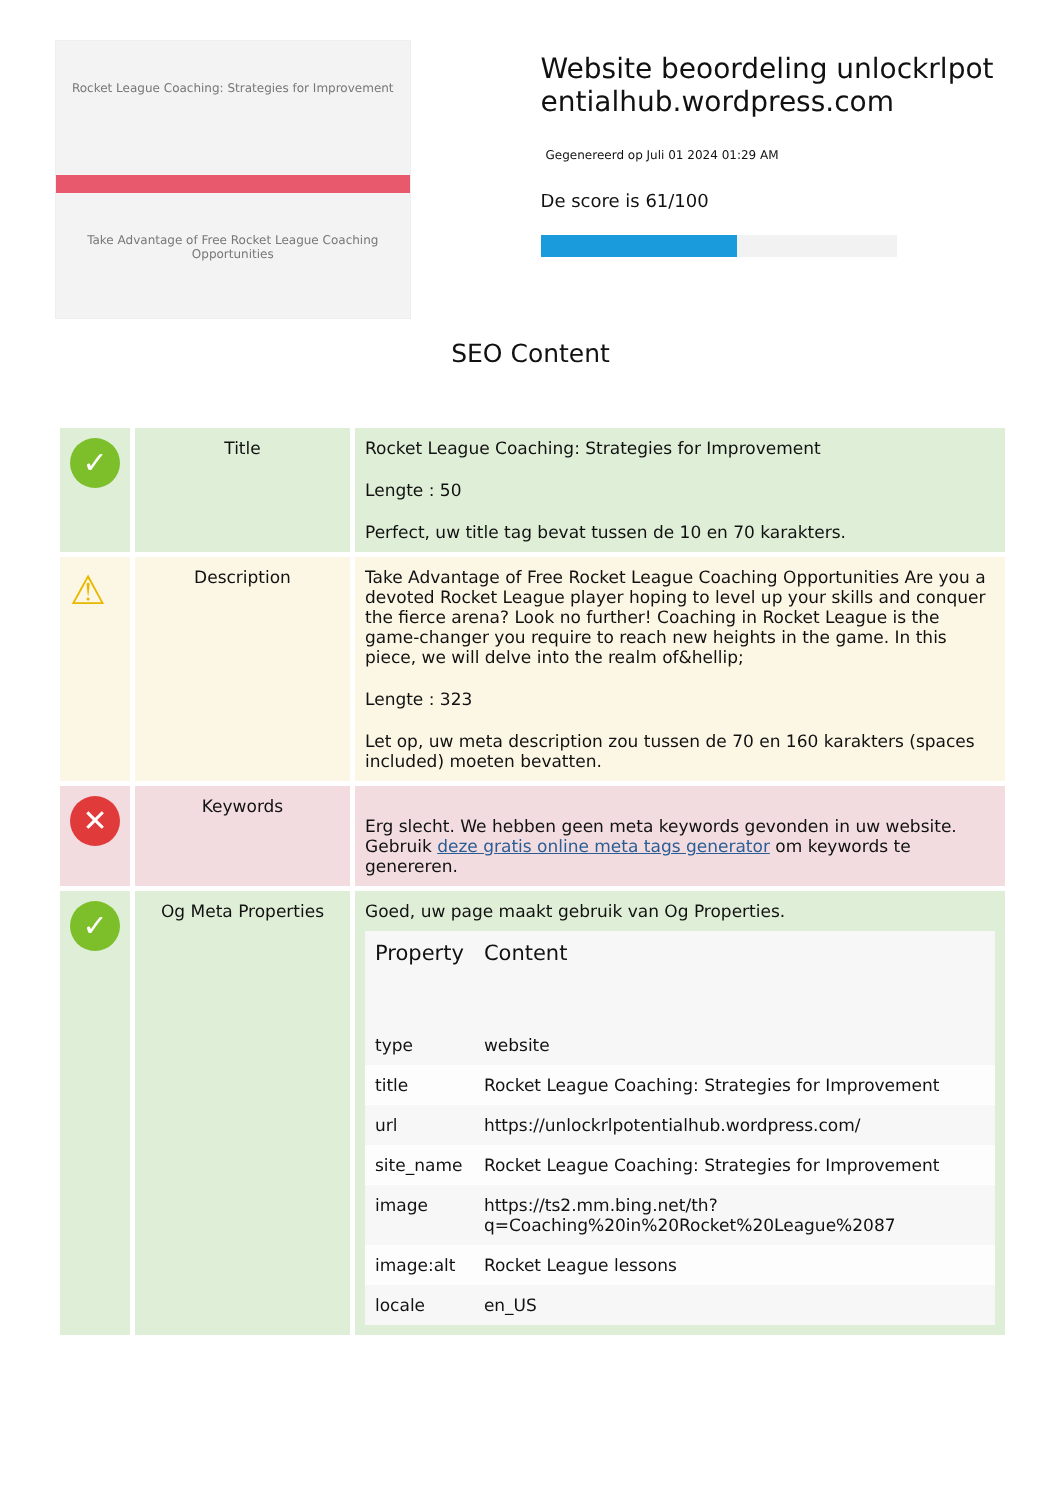Rocket League Coaching: Strategies for Improvement
Take Advantage of Free Rocket League Coaching Opportunities
Website beoordeling unlockrlpotentialhub.wordpress.com
Gegenereerd op Juli 01 2024 01:29 AM
De score is 61/100
SEO Content
| ✓ | Title | Rocket League Coaching: Strategies for Improvement Lengte : 50 Perfect, uw title tag bevat tussen de 10 en 70 karakters. |
| ⚠ | Description | Take Advantage of Free Rocket League Coaching Opportunities Are you a devoted Rocket League player hoping to level up your skills and conquer the fierce arena? Look no further! Coaching in Rocket League is the game-changer you require to reach new heights in the game. In this piece, we will delve into the realm of&hellip; Lengte : 323 Let op, uw meta description zou tussen de 70 en 160 karakters (spaces included) moeten bevatten. |
| ✕ | Keywords | Erg slecht. We hebben geen meta keywords gevonden in uw website. Gebruik deze gratis online meta tags generator om keywords te genereren. |
| ✓ | Og Meta Properties | Goed, uw page maakt gebruik van Og Properties. / Property / Content / / --- / --- / / type / website / / title / Rocket League Coaching: Strategies for Improvement / / url / https://unlockrlpotentialhub.wordpress.com/ / / site_name / Rocket League Coaching: Strategies for Improvement / / image / https://ts2.mm.bing.net/th?q=Coaching%20in%20Rocket%20League%2087 / / image:alt / Rocket League lessons / / locale / en_US / |